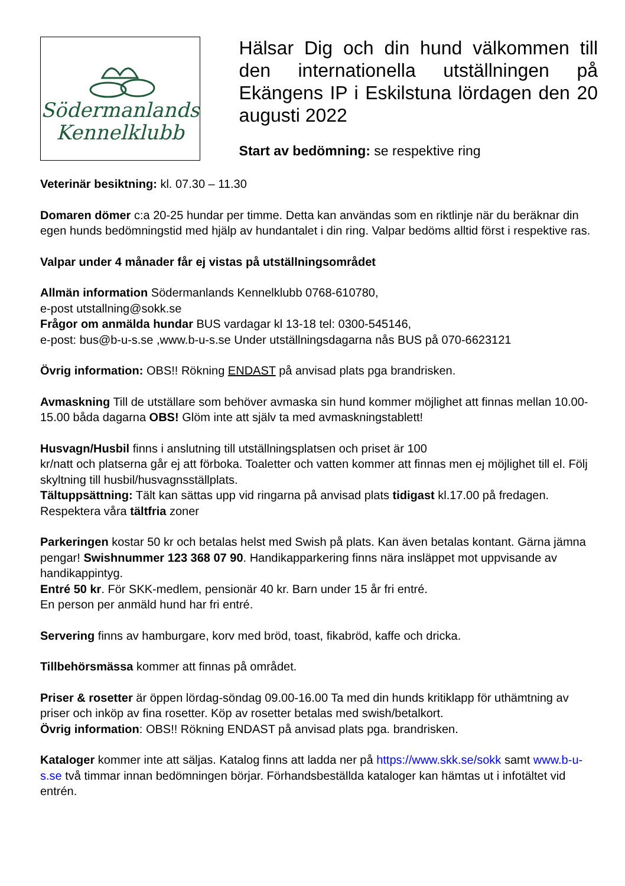Södermanlands
Kennelklubb
Hälsar Dig och din hund välkommen till den internationella utställningen på Ekängens IP i Eskilstuna lördagen den 20 augusti 2022
Start av bedömning: se respektive ring
Veterinär besiktning: kl. 07.30 – 11.30
Domaren dömer c:a 20-25 hundar per timme. Detta kan användas som en riktlinje när du beräknar din egen hunds bedömningstid med hjälp av hundantalet i din ring. Valpar bedöms alltid först i respektive ras.
Valpar under 4 månader får ej vistas på utställningsområdet
Allmän information Södermanlands Kennelklubb 0768-610780,
e-post utstallning@sokk.se
Frågor om anmälda hundar BUS vardagar kl 13-18 tel: 0300-545146,
e-post: bus@b-u-s.se ,www.b-u-s.se Under utställningsdagarna nås BUS på 070-6623121
Övrig information: OBS!! Rökning ENDAST på anvisad plats pga brandrisken.
Avmaskning Till de utställare som behöver avmaska sin hund kommer möjlighet att finnas mellan 10.00-15.00 båda dagarna OBS! Glöm inte att själv ta med avmaskningstablett!
Husvagn/Husbil finns i anslutning till utställningsplatsen och priset är 100
kr/natt och platserna går ej att förboka. Toaletter och vatten kommer att finnas men ej möjlighet till el. Följ skyltning till husbil/husvagnsställplats.
Tältuppsättning: Tält kan sättas upp vid ringarna på anvisad plats tidigast kl.17.00 på fredagen. Respektera våra tältfria zoner
Parkeringen kostar 50 kr och betalas helst med Swish på plats. Kan även betalas kontant. Gärna jämna pengar! Swishnummer 123 368 07 90. Handikapparkering finns nära insläppet mot uppvisande av handikappintyg.
Entré 50 kr. För SKK-medlem, pensionär 40 kr. Barn under 15 år fri entré.
En person per anmäld hund har fri entré.
Servering finns av hamburgare, korv med bröd, toast, fikabröd, kaffe och dricka.
Tillbehörsmässa kommer att finnas på området.
Priser & rosetter är öppen lördag-söndag 09.00-16.00 Ta med din hunds kritiklapp för uthämtning av priser och inköp av fina rosetter. Köp av rosetter betalas med swish/betalkort.
Övrig information: OBS!! Rökning ENDAST på anvisad plats pga. brandrisken.
Kataloger kommer inte att säljas. Katalog finns att ladda ner på https://www.skk.se/sokk samt www.b-u-s.se två timmar innan bedömningen börjar. Förhandsbeställda kataloger kan hämtas ut i infotältet vid entrén.